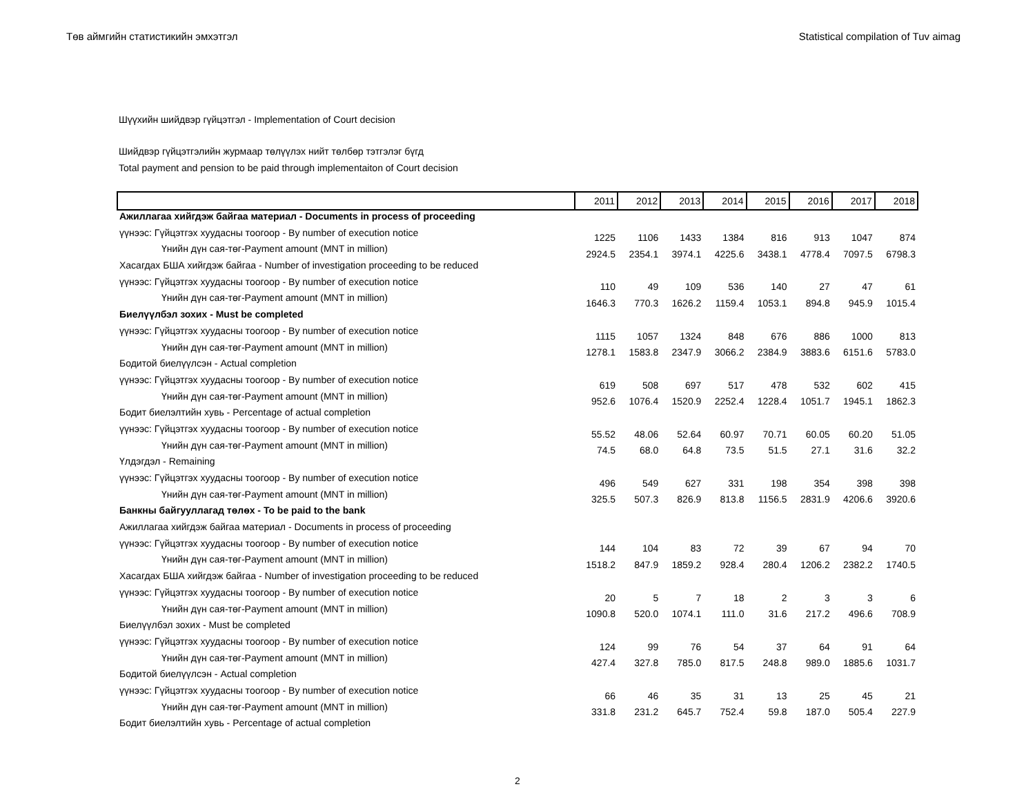Төв аймгийн статистикийн эмхэтгэл Statistical compilation of Tuv aimag
Шүүхийн шийдвэр гүйцэтгэл - Implementation of Court decision
Шийдвэр гүйцэтгэлийн журмаар төлүүлэх нийт төлбөр тэтгэлэг бүгд
Total payment and pension to be paid through implementaiton of Court decision
| | 2011 | 2012 | 2013 | 2014 | 2015 | 2016 | 2017 | 2018 |
| --- | --- | --- | --- | --- | --- | --- | --- | --- |
| Ажиллагаа хийгдэж байгаа материал - Documents in process of proceeding | | | | | | | | |
| үүнээс: Гүйцэтгэх хуудасны тоогоор - By number of execution notice | 1225 | 1106 | 1433 | 1384 | 816 | 913 | 1047 | 874 |
| Үнийн дүн сая-төг-Payment amount (MNT in million) | 2924.5 | 2354.1 | 3974.1 | 4225.6 | 3438.1 | 4778.4 | 7097.5 | 6798.3 |
| Хасагдах БША хийгдэж байгаа - Number of investigation proceeding to be reduced | | | | | | | | |
| үүнээс: Гүйцэтгэх хуудасны тоогоор - By number of execution notice | 110 | 49 | 109 | 536 | 140 | 27 | 47 | 61 |
| Үнийн дүн сая-төг-Payment amount (MNT in million) | 1646.3 | 770.3 | 1626.2 | 1159.4 | 1053.1 | 894.8 | 945.9 | 1015.4 |
| Биелүүлбэл зохих - Must be completed | | | | | | | | |
| үүнээс: Гүйцэтгэх хуудасны тоогоор - By number of execution notice | 1115 | 1057 | 1324 | 848 | 676 | 886 | 1000 | 813 |
| Үнийн дүн сая-төг-Payment amount (MNT in million) | 1278.1 | 1583.8 | 2347.9 | 3066.2 | 2384.9 | 3883.6 | 6151.6 | 5783.0 |
| Бодитой биелүүлсэн - Actual completion | | | | | | | | |
| үүнээс: Гүйцэтгэх хуудасны тоогоор - By number of execution notice | 619 | 508 | 697 | 517 | 478 | 532 | 602 | 415 |
| Үнийн дүн сая-төг-Payment amount (MNT in million) | 952.6 | 1076.4 | 1520.9 | 2252.4 | 1228.4 | 1051.7 | 1945.1 | 1862.3 |
| Бодит биелэлтийн хувь - Percentage of actual completion | | | | | | | | |
| үүнээс: Гүйцэтгэх хуудасны тоогоор - By number of execution notice | 55.52 | 48.06 | 52.64 | 60.97 | 70.71 | 60.05 | 60.20 | 51.05 |
| Үнийн дүн сая-төг-Payment amount (MNT in million) | 74.5 | 68.0 | 64.8 | 73.5 | 51.5 | 27.1 | 31.6 | 32.2 |
| Үлдэгдэл - Remaining | | | | | | | | |
| үүнээс: Гүйцэтгэх хуудасны тоогоор - By number of execution notice | 496 | 549 | 627 | 331 | 198 | 354 | 398 | 398 |
| Үнийн дүн сая-төг-Payment amount (MNT in million) | 325.5 | 507.3 | 826.9 | 813.8 | 1156.5 | 2831.9 | 4206.6 | 3920.6 |
| Банкны байгууллагад төлөх - To be paid to the bank | | | | | | | | |
| Ажиллагаа хийгдэж байгаа материал - Documents in process of proceeding | | | | | | | | |
| үүнээс: Гүйцэтгэх хуудасны тоогоор - By number of execution notice | 144 | 104 | 83 | 72 | 39 | 67 | 94 | 70 |
| Үнийн дүн сая-төг-Payment amount (MNT in million) | 1518.2 | 847.9 | 1859.2 | 928.4 | 280.4 | 1206.2 | 2382.2 | 1740.5 |
| Хасагдах БША хийгдэж байгаа - Number of investigation proceeding to be reduced | | | | | | | | |
| үүнээс: Гүйцэтгэх хуудасны тоогоор - By number of execution notice | 20 | 5 | 7 | 18 | 2 | 3 | 3 | 6 |
| Үнийн дүн сая-төг-Payment amount (MNT in million) | 1090.8 | 520.0 | 1074.1 | 111.0 | 31.6 | 217.2 | 496.6 | 708.9 |
| Биелүүлбэл зохих - Must be completed | | | | | | | | |
| үүнээс: Гүйцэтгэх хуудасны тоогоор - By number of execution notice | 124 | 99 | 76 | 54 | 37 | 64 | 91 | 64 |
| Үнийн дүн сая-төг-Payment amount (MNT in million) | 427.4 | 327.8 | 785.0 | 817.5 | 248.8 | 989.0 | 1885.6 | 1031.7 |
| Бодитой биелүүлсэн - Actual completion | | | | | | | | |
| үүнээс: Гүйцэтгэх хуудасны тоогоор - By number of execution notice | 66 | 46 | 35 | 31 | 13 | 25 | 45 | 21 |
| Үнийн дүн сая-төг-Payment amount (MNT in million) | 331.8 | 231.2 | 645.7 | 752.4 | 59.8 | 187.0 | 505.4 | 227.9 |
| Бодит биелэлтийн хувь - Percentage of actual completion | | | | | | | | |
2